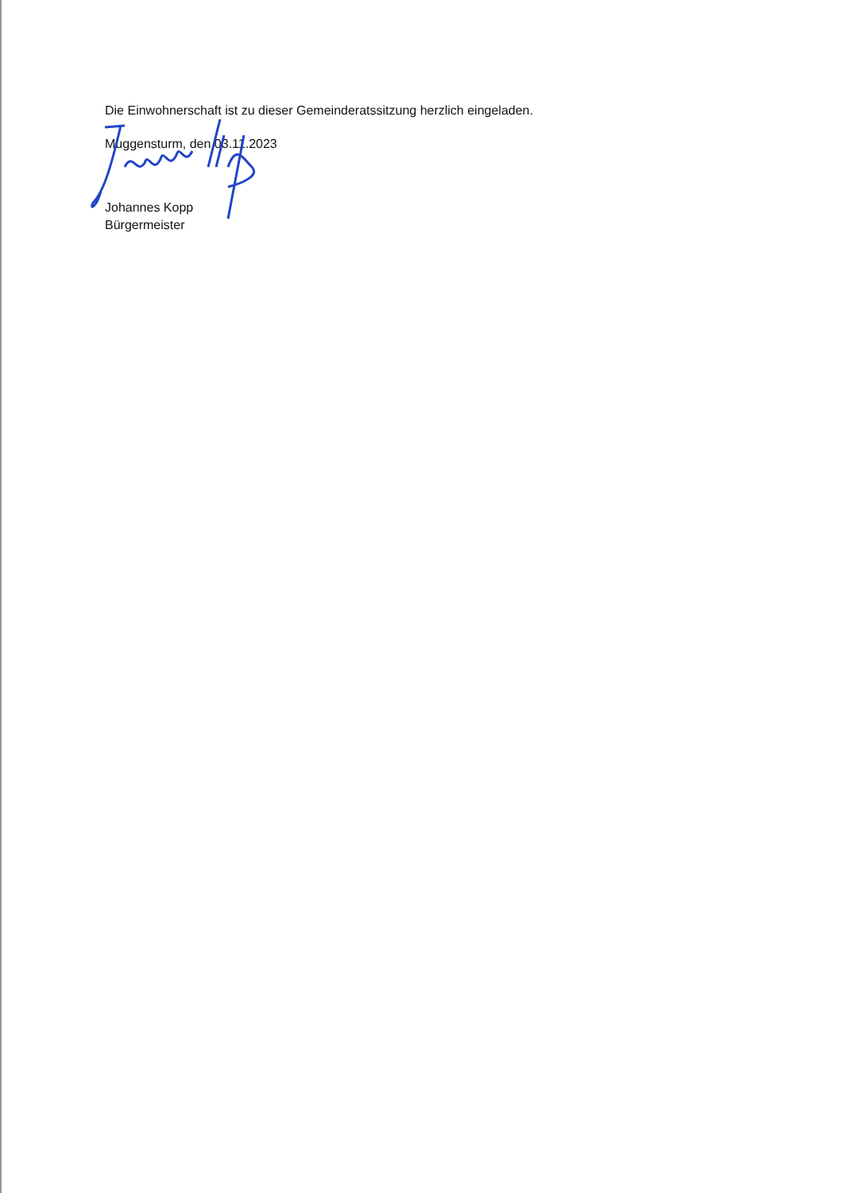Die Einwohnerschaft ist zu dieser Gemeinderatssitzung herzlich eingeladen.
Muggensturm, den 03.11.2023
Johannes Kopp
Bürgermeister